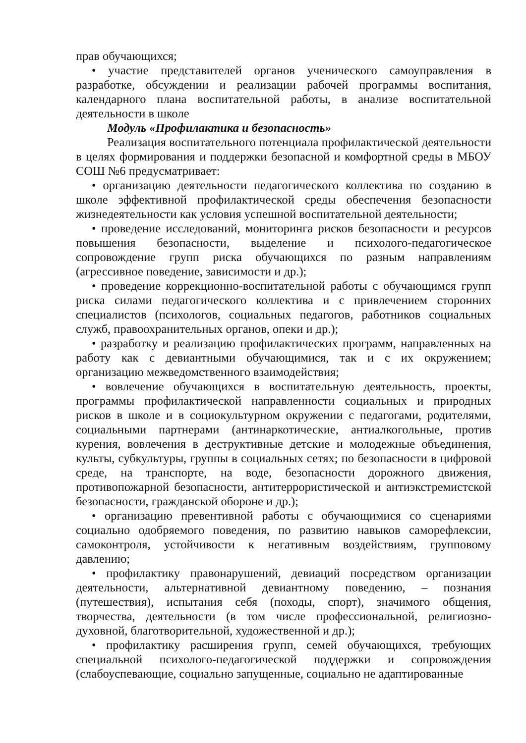прав обучающихся;
• участие представителей органов ученического самоуправления в разработке, обсуждении и реализации рабочей программы воспитания, календарного плана воспитательной работы, в анализе воспитательной деятельности в школе
Модуль «Профилактика и безопасность»
Реализация воспитательного потенциала профилактической деятельности в целях формирования и поддержки безопасной и комфортной среды в МБОУ СОШ №6 предусматривает:
• организацию деятельности педагогического коллектива по созданию в школе эффективной профилактической среды обеспечения безопасности жизнедеятельности как условия успешной воспитательной деятельности;
• проведение исследований, мониторинга рисков безопасности и ресурсов повышения безопасности, выделение и психолого-педагогическое сопровождение групп риска обучающихся по разным направлениям (агрессивное поведение, зависимости и др.);
• проведение коррекционно-воспитательной работы с обучающимся групп риска силами педагогического коллектива и с привлечением сторонних специалистов (психологов, социальных педагогов, работников социальных служб, правоохранительных органов, опеки и др.);
• разработку и реализацию профилактических программ, направленных на работу как с девиантными обучающимися, так и с их окружением; организацию межведомственного взаимодействия;
• вовлечение обучающихся в воспитательную деятельность, проекты, программы профилактической направленности социальных и природных рисков в школе и в социокультурном окружении с педагогами, родителями, социальными партнерами (антинаркотические, антиалкогольные, против курения, вовлечения в деструктивные детские и молодежные объединения, культы, субкультуры, группы в социальных сетях; по безопасности в цифровой среде, на транспорте, на воде, безопасности дорожного движения, противопожарной безопасности, антитеррористической и антиэкстремистской безопасности, гражданской обороне и др.);
• организацию превентивной работы с обучающимися со сценариями социально одобряемого поведения, по развитию навыков саморефлексии, самоконтроля, устойчивости к негативным воздействиям, групповому давлению;
• профилактику правонарушений, девиаций посредством организации деятельности, альтернативной девиантному поведению, – познания (путешествия), испытания себя (походы, спорт), значимого общения, творчества, деятельности (в том числе профессиональной, религиозно-духовной, благотворительной, художественной и др.);
• профилактику расширения групп, семей обучающихся, требующих специальной психолого-педагогической поддержки и сопровождения (слабоуспевающие, социально запущенные, социально не адаптированные